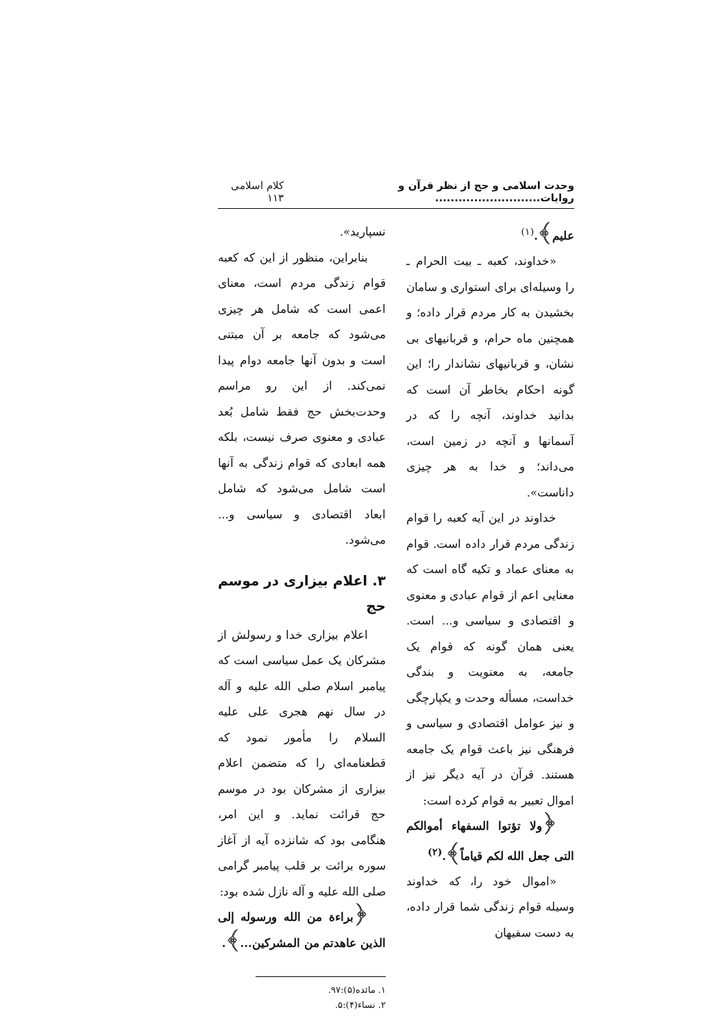وحدت اسلامی و حج از نظر قرآن و روایات........................... کلام اسلامی ۱۱۳
علیم﴾.<sup>(۱)</sup>
«خداوند، کعبه ـ بیت الحرام ـ را وسیله‌ای برای استواری و سامان بخشیدن به کار مردم قرار داده؛ و همچنین ماه حرام، و قربانیهای بی نشان، و قربانیهای نشاندار را؛ این گونه احکام بخاطر آن است که بدانید خداوند، آنچه را که در آسمانها و آنچه در زمین است، می‌داند؛ و خدا به هر چیزی داناست».
خداوند در این آیه کعبه را قوام زندگی مردم قرار داده است. قوام به معنای عماد و تکیه گاه است که معنایی اعم از قوام عبادی و معنوی و اقتصادی و سیاسی و... است. یعنی همان گونه که قوام یک جامعه، به معنویت و بندگی خداست، مسأله وحدت و یکپارچگی و نیز عوامل اقتصادی و سیاسی و فرهنگی نیز باعث قوام یک جامعه هستند. قرآن در آیه دیگر نیز از اموال تعبیر به قوام کرده است:
﴿ولا تؤتوا السفهاء أموالکم التی جعل الله لکم قیاماً﴾.<sup>(۲)</sup>
«اموال خود را، که خداوند وسیله قوام زندگی شما قرار داده، به دست سفیهان
نسپارید».
بنابراین، منظور از این که کعبه قوام زندگی مردم است، معنای اعمی است که شامل هر چیزی می‌شود که جامعه بر آن مبتنی است و بدون آنها جامعه دوام پیدا نمی‌کند. از این رو مراسم وحدت‌بخش حج فقط شامل بُعد عبادی و معنوی صرف نیست، بلکه همه ابعادی که قوام زندگی به آنها است شامل می‌شود که شامل ابعاد اقتصادی و سیاسی و... می‌شود.
۳. اعلام بیزاری در موسم حج
اعلام بیزاری خدا و رسولش از مشرکان یک عمل سیاسی است که پیامبر اسلام صلی الله علیه و آله در سال نهم هجری علی علیه السلام را مأمور نمود که قطعنامه‌ای را که متضمن اعلام بیزاری از مشرکان بود در موسم حج قرائت نماید. و این امر، هنگامی بود که شانزده آیه از آغاز سوره برائت بر قلب پیامبر گرامی صلی الله علیه و آله نازل شده بود:
﴿براءة من الله ورسوله إلی الذین عاهدتم من المشرکین...﴾.
۱. مائده(۵):۹۷.
۲. نساء(۴):۵.